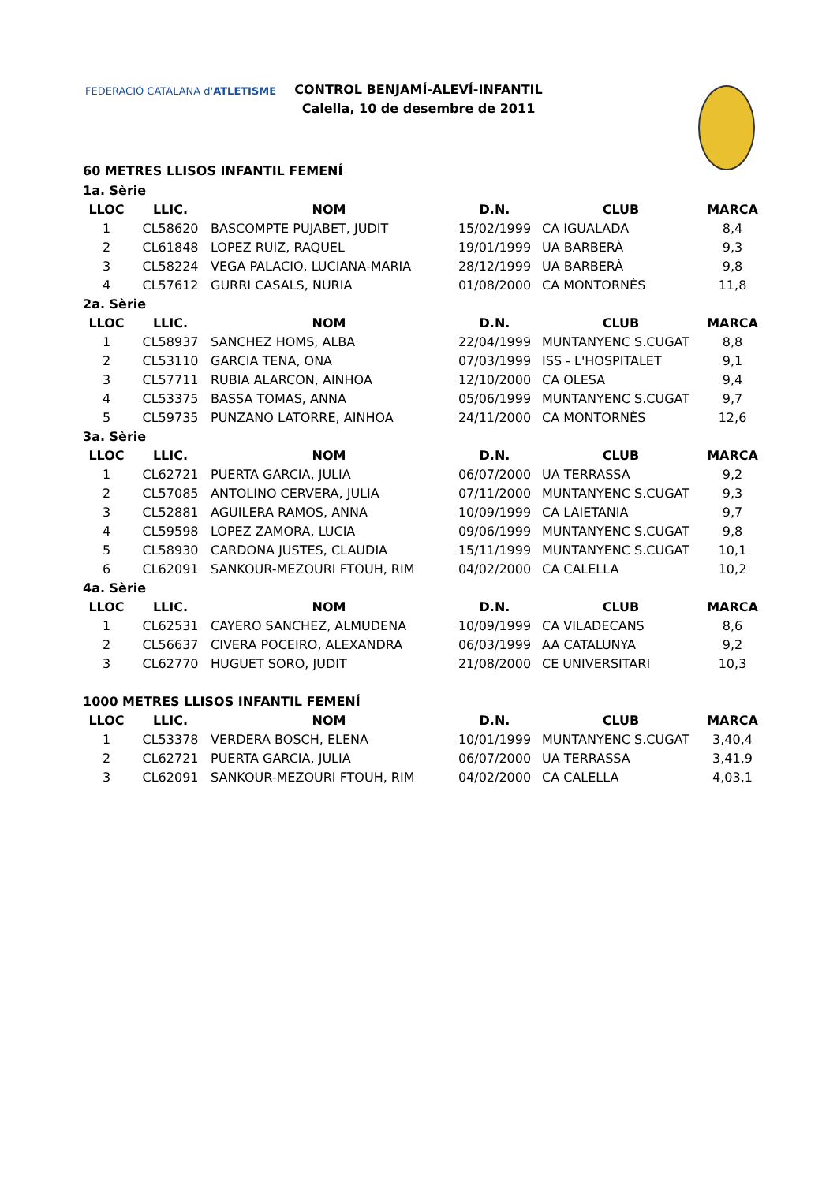FEDERACIÓ CATALANA d'ATLETISME
CONTROL BENJAMÍ-ALEVÍ-INFANTIL
Calella, 10 de desembre de 2011
60 METRES LLISOS INFANTIL FEMENÍ
| 1a. Sèrie | | | | | |
| LLOC | LLIC. | NOM | D.N. | CLUB | MARCA |
| 1 | CL58620 | BASCOMPTE PUJABET, JUDIT | 15/02/1999 | CA IGUALADA | 8,4 |
| 2 | CL61848 | LOPEZ RUIZ, RAQUEL | 19/01/1999 | UA BARBERÀ | 9,3 |
| 3 | CL58224 | VEGA PALACIO, LUCIANA-MARIA | 28/12/1999 | UA BARBERÀ | 9,8 |
| 4 | CL57612 | GURRI CASALS, NURIA | 01/08/2000 | CA MONTORNÈS | 11,8 |
| 2a. Sèrie | | | | | |
| LLOC | LLIC. | NOM | D.N. | CLUB | MARCA |
| 1 | CL58937 | SANCHEZ HOMS, ALBA | 22/04/1999 | MUNTANYENC S.CUGAT | 8,8 |
| 2 | CL53110 | GARCIA TENA, ONA | 07/03/1999 | ISS - L'HOSPITALET | 9,1 |
| 3 | CL57711 | RUBIA ALARCON, AINHOA | 12/10/2000 | CA OLESA | 9,4 |
| 4 | CL53375 | BASSA TOMAS, ANNA | 05/06/1999 | MUNTANYENC S.CUGAT | 9,7 |
| 5 | CL59735 | PUNZANO LATORRE, AINHOA | 24/11/2000 | CA MONTORNÈS | 12,6 |
| 3a. Sèrie | | | | | |
| LLOC | LLIC. | NOM | D.N. | CLUB | MARCA |
| 1 | CL62721 | PUERTA GARCIA, JULIA | 06/07/2000 | UA TERRASSA | 9,2 |
| 2 | CL57085 | ANTOLINO CERVERA, JULIA | 07/11/2000 | MUNTANYENC S.CUGAT | 9,3 |
| 3 | CL52881 | AGUILERA RAMOS, ANNA | 10/09/1999 | CA LAIETANIA | 9,7 |
| 4 | CL59598 | LOPEZ ZAMORA, LUCIA | 09/06/1999 | MUNTANYENC S.CUGAT | 9,8 |
| 5 | CL58930 | CARDONA JUSTES, CLAUDIA | 15/11/1999 | MUNTANYENC S.CUGAT | 10,1 |
| 6 | CL62091 | SANKOUR-MEZOURI FTOUH, RIM | 04/02/2000 | CA CALELLA | 10,2 |
| 4a. Sèrie | | | | | |
| LLOC | LLIC. | NOM | D.N. | CLUB | MARCA |
| 1 | CL62531 | CAYERO SANCHEZ, ALMUDENA | 10/09/1999 | CA VILADECANS | 8,6 |
| 2 | CL56637 | CIVERA POCEIRO, ALEXANDRA | 06/03/1999 | AA CATALUNYA | 9,2 |
| 3 | CL62770 | HUGUET SORO, JUDIT | 21/08/2000 | CE UNIVERSITARI | 10,3 |
| 1000 METRES LLISOS INFANTIL FEMENÍ | | | | | |
| LLOC | LLIC. | NOM | D.N. | CLUB | MARCA |
| 1 | CL53378 | VERDERA BOSCH, ELENA | 10/01/1999 | MUNTANYENC S.CUGAT | 3,40,4 |
| 2 | CL62721 | PUERTA GARCIA, JULIA | 06/07/2000 | UA TERRASSA | 3,41,9 |
| 3 | CL62091 | SANKOUR-MEZOURI FTOUH, RIM | 04/02/2000 | CA CALELLA | 4,03,1 |